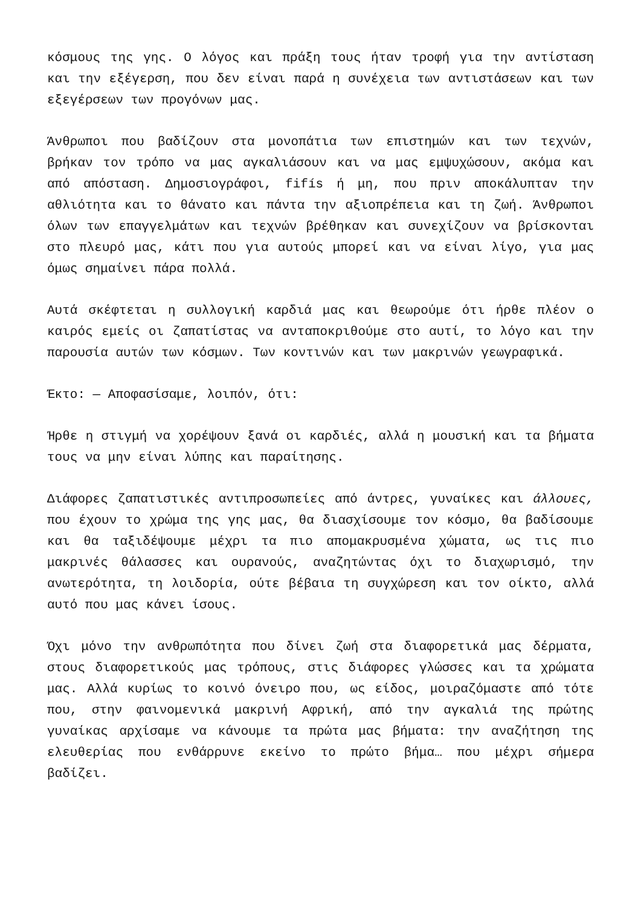κόσμους της γης. Ο λόγος και πράξη τους ήταν τροφή για την αντίσταση και την εξέγερση, που δεν είναι παρά η συνέχεια των αντιστάσεων και των εξεγέρσεων των προγόνων μας.
Άνθρωποι που βαδίζουν στα μονοπάτια των επιστημών και των τεχνών, βρήκαν τον τρόπο να μας αγκαλιάσουν και να μας εμψυχώσουν, ακόμα και από απόσταση. Δημοσιογράφοι, fifís ή μη, που πριν αποκάλυπταν την αθλιότητα και το θάνατο και πάντα την αξιοπρέπεια και τη ζωή. Άνθρωποι όλων των επαγγελμάτων και τεχνών βρέθηκαν και συνεχίζουν να βρίσκονται στο πλευρό μας, κάτι που για αυτούς μπορεί και να είναι λίγο, για μας όμως σημαίνει πάρα πολλά.
Αυτά σκέφτεται η συλλογική καρδιά μας και θεωρούμε ότι ήρθε πλέον ο καιρός εμείς οι ζαπατίστας να ανταποκριθούμε στο αυτί, το λόγο και την παρουσία αυτών των κόσμων. Των κοντινών και των μακρινών γεωγραφικά.
Έκτο: — Αποφασίσαμε, λοιπόν, ότι:
Ήρθε η στιγμή να χορέψουν ξανά οι καρδιές, αλλά η μουσική και τα βήματα τους να μην είναι λύπης και παραίτησης.
Διάφορες ζαπατιστικές αντιπροσωπείες από άντρες, γυναίκες και άλλουες, που έχουν το χρώμα της γης μας, θα διασχίσουμε τον κόσμο, θα βαδίσουμε και θα ταξιδέψουμε μέχρι τα πιο απομακρυσμένα χώματα, ως τις πιο μακρινές θάλασσες και ουρανούς, αναζητώντας όχι το διαχωρισμό, την ανωτερότητα, τη λοιδορία, ούτε βέβαια τη συγχώρεση και τον οίκτο, αλλά αυτό που μας κάνει ίσους.
Όχι μόνο την ανθρωπότητα που δίνει ζωή στα διαφορετικά μας δέρματα, στους διαφορετικούς μας τρόπους, στις διάφορες γλώσσες και τα χρώματα μας. Αλλά κυρίως το κοινό όνειρο που, ως είδος, μοιραζόμαστε από τότε που, στην φαινομενικά μακρινή Αφρική, από την αγκαλιά της πρώτης γυναίκας αρχίσαμε να κάνουμε τα πρώτα μας βήματα: την αναζήτηση της ελευθερίας που ενθάρρυνε εκείνο το πρώτο βήμα… που μέχρι σήμερα βαδίζει.